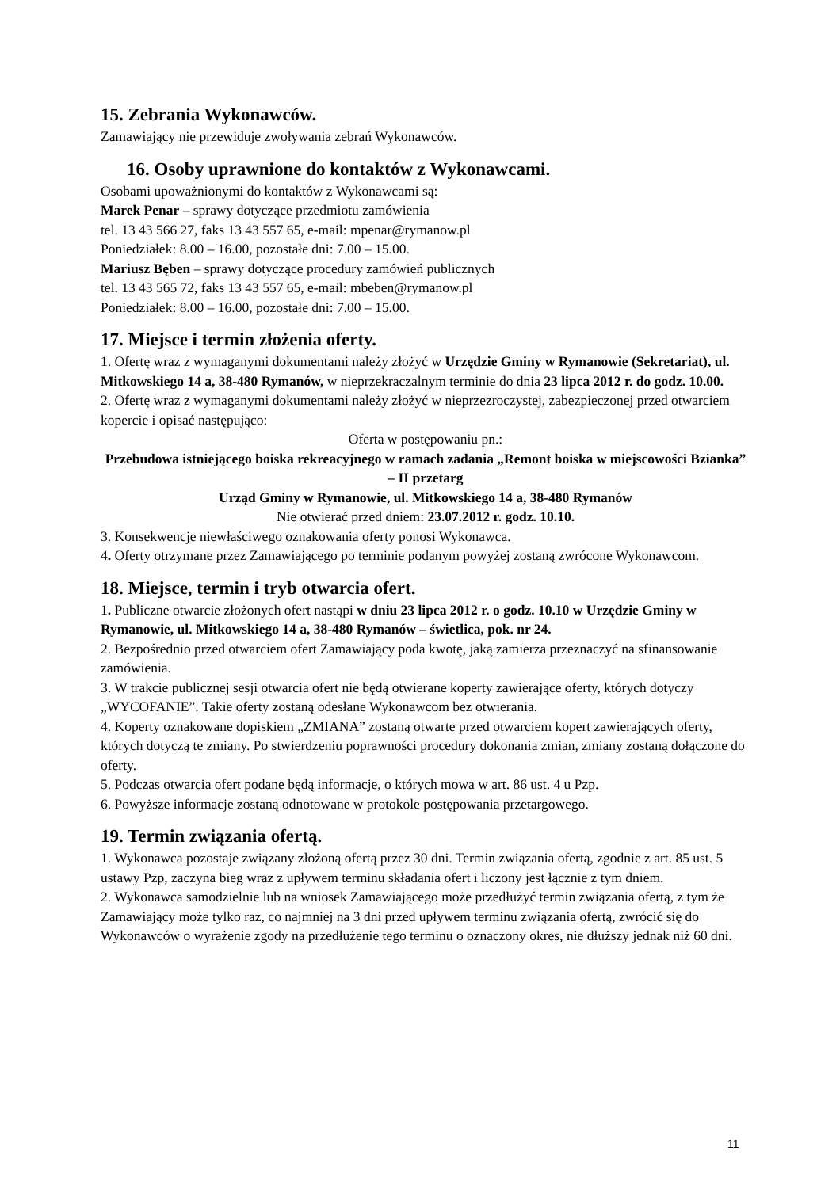15. Zebrania Wykonawców.
Zamawiający nie przewiduje zwoływania zebrań Wykonawców.
16. Osoby uprawnione do kontaktów z Wykonawcami.
Osobami upoważnionymi do kontaktów z Wykonawcami są:
Marek Penar – sprawy dotyczące przedmiotu zamówienia
tel. 13 43 566 27, faks 13 43 557 65, e-mail: mpenar@rymanow.pl
Poniedziałek: 8.00 – 16.00, pozostałe dni: 7.00 – 15.00.
Mariusz Bęben – sprawy dotyczące procedury zamówień publicznych
tel. 13 43 565 72, faks 13 43 557 65, e-mail: mbeben@rymanow.pl
Poniedziałek: 8.00 – 16.00, pozostałe dni: 7.00 – 15.00.
17. Miejsce i termin złożenia oferty.
1. Ofertę wraz z wymaganymi dokumentami należy złożyć w Urzędzie Gminy w Rymanowie (Sekretariat), ul. Mitkowskiego 14 a, 38-480 Rymanów, w nieprzekraczalnym terminie do dnia 23 lipca 2012 r. do godz. 10.00.
2. Ofertę wraz z wymaganymi dokumentami należy złożyć w nieprzezroczystej, zabezpieczonej przed otwarciem kopercie i opisać następująco:
Oferta w postępowaniu pn.:
Przebudowa istniejącego boiska rekreacyjnego w ramach zadania „Remont boiska w miejscowości Bzianka” – II przetarg
Urząd Gminy w Rymanowie, ul. Mitkowskiego 14 a, 38-480 Rymanów
Nie otwierać przed dniem: 23.07.2012 r. godz. 10.10.
3. Konsekwencje niewłaściwego oznakowania oferty ponosi Wykonawca.
4. Oferty otrzymane przez Zamawiającego po terminie podanym powyżej zostaną zwrócone Wykonawcom.
18. Miejsce, termin i tryb otwarcia ofert.
1. Publiczne otwarcie złożonych ofert nastąpi w dniu 23 lipca 2012 r. o godz. 10.10 w Urzędzie Gminy w Rymanowie, ul. Mitkowskiego 14 a, 38-480 Rymanów – świetlica, pok. nr 24.
2. Bezpośrednio przed otwarciem ofert Zamawiający poda kwotę, jaką zamierza przeznaczyć na sfinansowanie zamówienia.
3. W trakcie publicznej sesji otwarcia ofert nie będą otwierane koperty zawierające oferty, których dotyczy „WYCOFANIE”. Takie oferty zostaną odesłane Wykonawcom bez otwierania.
4. Koperty oznakowane dopiskiem „ZMIANA” zostaną otwarte przed otwarciem kopert zawierających oferty, których dotyczą te zmiany. Po stwierdzeniu poprawności procedury dokonania zmian, zmiany zostaną dołączone do oferty.
5. Podczas otwarcia ofert podane będą informacje, o których mowa w art. 86 ust. 4 u Pzp.
6. Powyższe informacje zostaną odnotowane w protokole postępowania przetargowego.
19. Termin związania ofertą.
1. Wykonawca pozostaje związany złożoną ofertą przez 30 dni. Termin związania ofertą, zgodnie z art. 85 ust. 5 ustawy Pzp, zaczyna bieg wraz z upływem terminu składania ofert i liczony jest łącznie z tym dniem.
2. Wykonawca samodzielnie lub na wniosek Zamawiającego może przedłużyć termin związania ofertą, z tym że Zamawiający może tylko raz, co najmniej na 3 dni przed upływem terminu związania ofertą, zwrócić się do Wykonawców o wyrażenie zgody na przedłużenie tego terminu o oznaczony okres, nie dłuższy jednak niż 60 dni.
11